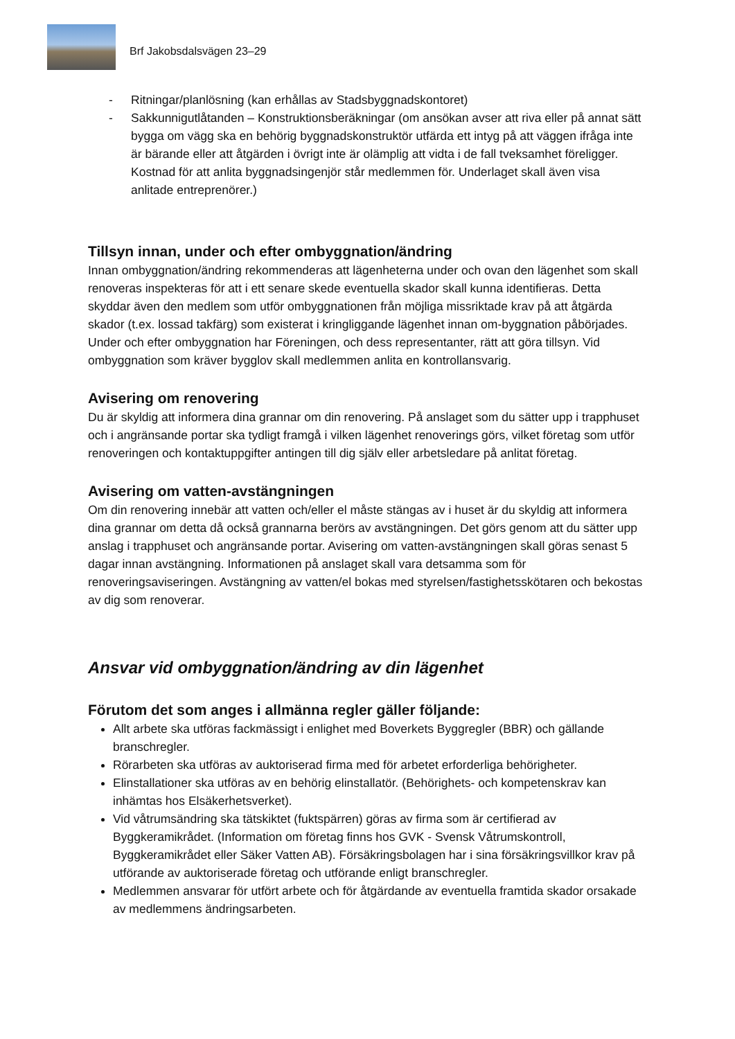Brf Jakobsdalsvägen 23–29
- Ritningar/planlösning (kan erhållas av Stadsbyggnadskontoret)
- Sakkunnigutlåtanden – Konstruktionsberäkningar (om ansökan avser att riva eller på annat sätt bygga om vägg ska en behörig byggnadskonstruktör utfärda ett intyg på att väggen ifråga inte är bärande eller att åtgärden i övrigt inte är olämplig att vidta i de fall tveksamhet föreligger. Kostnad för att anlita byggnadsingenjör står medlemmen för. Underlaget skall även visa anlitade entreprenörer.)
Tillsyn innan, under och efter ombyggnation/ändring
Innan ombyggnation/ändring rekommenderas att lägenheterna under och ovan den lägenhet som skall renoveras inspekteras för att i ett senare skede eventuella skador skall kunna identifieras. Detta skyddar även den medlem som utför ombyggnationen från möjliga missriktade krav på att åtgärda skador (t.ex. lossad takfärg) som existerat i kringliggande lägenhet innan om-byggnation påbörjades. Under och efter ombyggnation har Föreningen, och dess representanter, rätt att göra tillsyn. Vid ombyggnation som kräver bygglov skall medlemmen anlita en kontrollansvarig.
Avisering om renovering
Du är skyldig att informera dina grannar om din renovering. På anslaget som du sätter upp i trapphuset och i angränsande portar ska tydligt framgå i vilken lägenhet renoverings görs, vilket företag som utför renoveringen och kontaktuppgifter antingen till dig själv eller arbetsledare på anlitat företag.
Avisering om vatten-avstängningen
Om din renovering innebär att vatten och/eller el måste stängas av i huset är du skyldig att informera dina grannar om detta då också grannarna berörs av avstängningen. Det görs genom att du sätter upp anslag i trapphuset och angränsande portar. Avisering om vatten-avstängningen skall göras senast 5 dagar innan avstängning. Informationen på anslaget skall vara detsamma som för renoveringsaviseringen. Avstängning av vatten/el bokas med styrelsen/fastighetsskötaren och bekostas av dig som renoverar.
Ansvar vid ombyggnation/ändring av din lägenhet
Förutom det som anges i allmänna regler gäller följande:
Allt arbete ska utföras fackmässigt i enlighet med Boverkets Byggregler (BBR) och gällande branschregler.
Rörarbeten ska utföras av auktoriserad firma med för arbetet erforderliga behörigheter.
Elinstallationer ska utföras av en behörig elinstallatör. (Behörighets- och kompetenskrav kan inhämtas hos Elsäkerhetsverket).
Vid våtrumsändring ska tätskiktet (fuktspärren) göras av firma som är certifierad av Byggkeramikrådet. (Information om företag finns hos GVK - Svensk Våtrumskontroll, Byggkeramikrådet eller Säker Vatten AB). Försäkringsbolagen har i sina försäkringsvillkor krav på utförande av auktoriserade företag och utförande enligt branschregler.
Medlemmen ansvarar för utfört arbete och för åtgärdande av eventuella framtida skador orsakade av medlemmens ändringsarbeten.